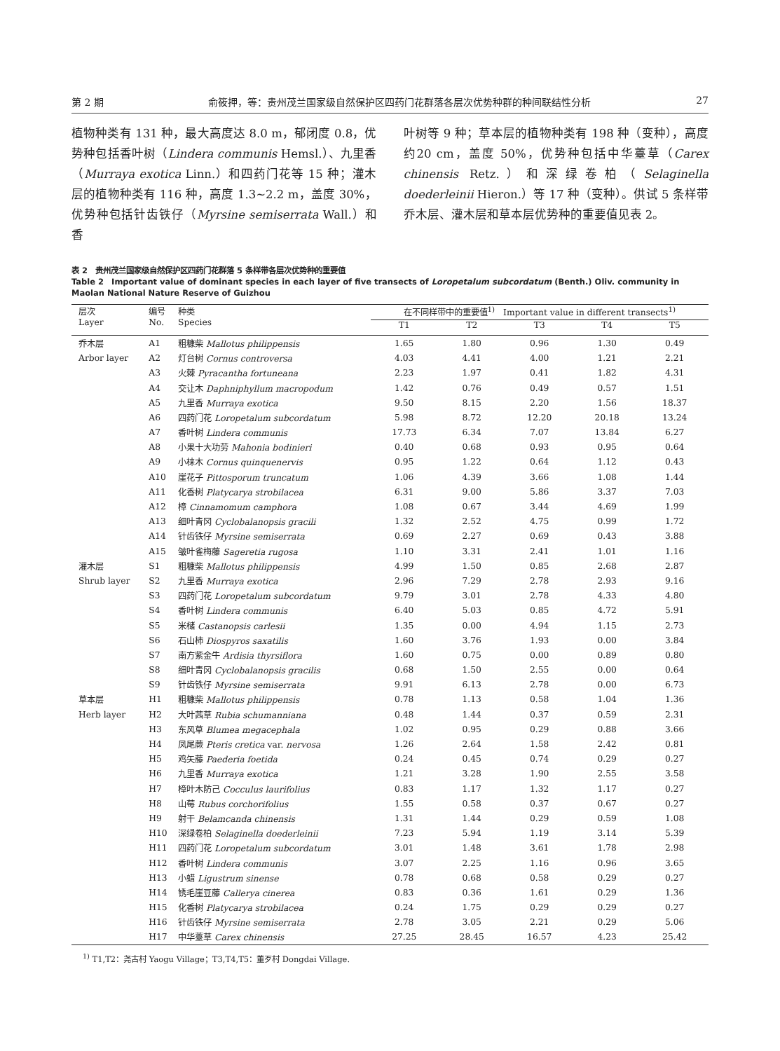第 2 期 俞筱押，等：贵州茂兰国家级自然保护区四药门花群落各层次优势种群的种间联结性分析 27
植物种类有 131 种，最大高度达 8.0 m，郁闭度 0.8，优势种包括香叶树（Lindera communis Hemsl.）、九里香（Murraya exotica Linn.）和四药门花等 15 种；灌木层的植物种类有 116 种，高度 1.3~2.2 m，盖度 30%，优势种包括针齿铁仔（Myrsine semiserrata Wall.）和香
叶树等 9 种；草本层的植物种类有 198 种（变种），高度约20 cm，盖度 50%，优势种包括中华薹草（Carex chinensis Retz.）和深绿卷柏（Selaginella doederleinii Hieron.）等 17 种（变种）。供试 5 条样带乔木层、灌木层和草本层优势种的重要值见表 2。
表 2　贵州茂兰国家级自然保护区四药门花群落 5 条样带各层次优势种的重要值
Table 2　Important value of dominant species in each layer of five transects of Loropetalum subcordatum (Benth.) Oliv. community in Maolan National Nature Reserve of Guizhou
| 层次 Layer | 编号 No. | 种类 Species | 在不同样带中的重要值<sup>1)</sup> Important value in different transects<sup>1)</sup> | | | | |
| --- | --- | --- | --- | --- | --- | --- | --- |
| | | | T1 | T2 | T3 | T4 | T5 |
| 乔木层 | A1 | 粗糠柴 Mallotus philippensis | 1.65 | 1.80 | 0.96 | 1.30 | 0.49 |
| Arbor layer | A2 | 灯台树 Cornus controversa | 4.03 | 4.41 | 4.00 | 1.21 | 2.21 |
| | A3 | 火棘 Pyracantha fortuneana | 2.23 | 1.97 | 0.41 | 1.82 | 4.31 |
| | A4 | 交让木 Daphniphyllum macropodum | 1.42 | 0.76 | 0.49 | 0.57 | 1.51 |
| | A5 | 九里香 Murraya exotica | 9.50 | 8.15 | 2.20 | 1.56 | 18.37 |
| | A6 | 四药门花 Loropetalum subcordatum | 5.98 | 8.72 | 12.20 | 20.18 | 13.24 |
| | A7 | 香叶树 Lindera communis | 17.73 | 6.34 | 7.07 | 13.84 | 6.27 |
| | A8 | 小果十大功劳 Mahonia bodinieri | 0.40 | 0.68 | 0.93 | 0.95 | 0.64 |
| | A9 | 小梾木 Cornus quinquenervis | 0.95 | 1.22 | 0.64 | 1.12 | 0.43 |
| | A10 | 崖花子 Pittosporum truncatum | 1.06 | 4.39 | 3.66 | 1.08 | 1.44 |
| | A11 | 化香树 Platycarya strobilacea | 6.31 | 9.00 | 5.86 | 3.37 | 7.03 |
| | A12 | 樟 Cinnamomum camphora | 1.08 | 0.67 | 3.44 | 4.69 | 1.99 |
| | A13 | 细叶青冈 Cyclobalanopsis gracili | 1.32 | 2.52 | 4.75 | 0.99 | 1.72 |
| | A14 | 针齿铁仔 Myrsine semiserrata | 0.69 | 2.27 | 0.69 | 0.43 | 3.88 |
| | A15 | 皱叶雀梅藤 Sageretia rugosa | 1.10 | 3.31 | 2.41 | 1.01 | 1.16 |
| 灌木层 | S1 | 粗糠柴 Mallotus philippensis | 4.99 | 1.50 | 0.85 | 2.68 | 2.87 |
| Shrub layer | S2 | 九里香 Murraya exotica | 2.96 | 7.29 | 2.78 | 2.93 | 9.16 |
| | S3 | 四药门花 Loropetalum subcordatum | 9.79 | 3.01 | 2.78 | 4.33 | 4.80 |
| | S4 | 香叶树 Lindera communis | 6.40 | 5.03 | 0.85 | 4.72 | 5.91 |
| | S5 | 米槠 Castanopsis carlesii | 1.35 | 0.00 | 4.94 | 1.15 | 2.73 |
| | S6 | 石山柿 Diospyros saxatilis | 1.60 | 3.76 | 1.93 | 0.00 | 3.84 |
| | S7 | 南方紫金牛 Ardisia thyrsiflora | 1.60 | 0.75 | 0.00 | 0.89 | 0.80 |
| | S8 | 细叶青冈 Cyclobalanopsis gracilis | 0.68 | 1.50 | 2.55 | 0.00 | 0.64 |
| | S9 | 针齿铁仔 Myrsine semiserrata | 9.91 | 6.13 | 2.78 | 0.00 | 6.73 |
| 草本层 | H1 | 粗糠柴 Mallotus philippensis | 0.78 | 1.13 | 0.58 | 1.04 | 1.36 |
| Herb layer | H2 | 大叶茜草 Rubia schumanniana | 0.48 | 1.44 | 0.37 | 0.59 | 2.31 |
| | H3 | 东风草 Blumea megacephala | 1.02 | 0.95 | 0.29 | 0.88 | 3.66 |
| | H4 | 凤尾蕨 Pteris cretica var. nervosa | 1.26 | 2.64 | 1.58 | 2.42 | 0.81 |
| | H5 | 鸡矢藤 Paederia foetida | 0.24 | 0.45 | 0.74 | 0.29 | 0.27 |
| | H6 | 九里香 Murraya exotica | 1.21 | 3.28 | 1.90 | 2.55 | 3.58 |
| | H7 | 樟叶木防己 Cocculus laurifolius | 0.83 | 1.17 | 1.32 | 1.17 | 0.27 |
| | H8 | 山莓 Rubus corchorifolius | 1.55 | 0.58 | 0.37 | 0.67 | 0.27 |
| | H9 | 射干 Belamcanda chinensis | 1.31 | 1.44 | 0.29 | 0.59 | 1.08 |
| | H10 | 深绿卷柏 Selaginella doederleinii | 7.23 | 5.94 | 1.19 | 3.14 | 5.39 |
| | H11 | 四药门花 Loropetalum subcordatum | 3.01 | 1.48 | 3.61 | 1.78 | 2.98 |
| | H12 | 香叶树 Lindera communis | 3.07 | 2.25 | 1.16 | 0.96 | 3.65 |
| | H13 | 小蜡 Ligustrum sinense | 0.78 | 0.68 | 0.58 | 0.29 | 0.27 |
| | H14 | 锈毛崖豆藤 Callerya cinerea | 0.83 | 0.36 | 1.61 | 0.29 | 1.36 |
| | H15 | 化香树 Platycarya strobilacea | 0.24 | 1.75 | 0.29 | 0.29 | 0.27 |
| | H16 | 针齿铁仔 Myrsine semiserrata | 2.78 | 3.05 | 2.21 | 0.29 | 5.06 |
| | H17 | 中华薹草 Carex chinensis | 27.25 | 28.45 | 16.57 | 4.23 | 25.42 |
<sup>1)</sup> T1,T2：尧古村 Yaogu Village；T3,T4,T5：董歹村 Dongdai Village.